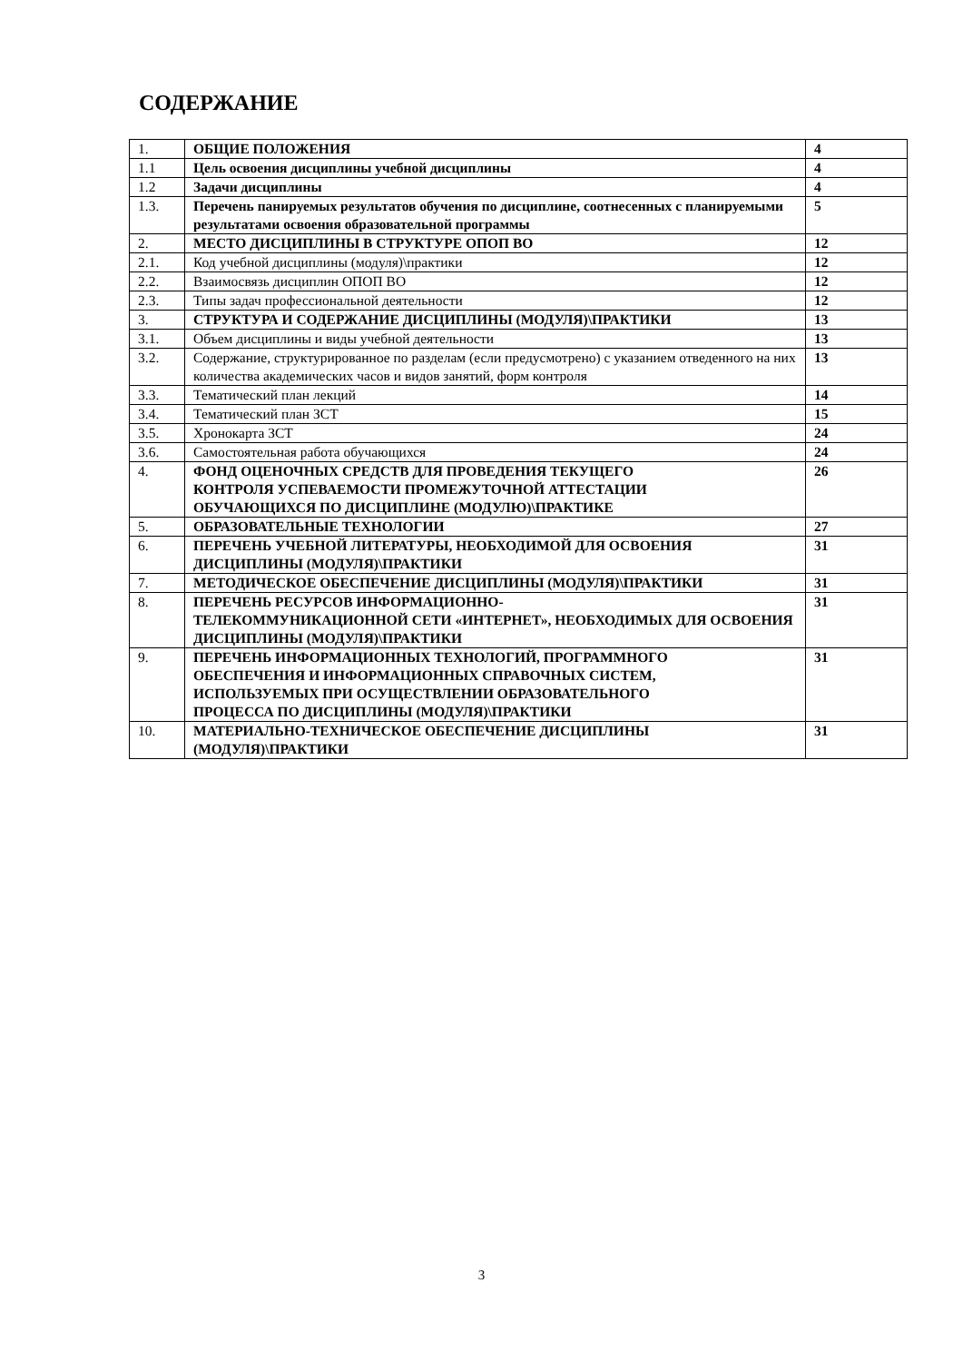СОДЕРЖАНИЕ
| 1. | ОБЩИЕ ПОЛОЖЕНИЯ | 4 |
| 1.1 | Цель освоения дисциплины учебной дисциплины | 4 |
| 1.2 | Задачи дисциплины | 4 |
| 1.3. | Перечень панируемых результатов обучения по дисциплине, соотнесенных с планируемыми результатами освоения образовательной программы | 5 |
| 2. | МЕСТО ДИСЦИПЛИНЫ В СТРУКТУРЕ ОПОП ВО | 12 |
| 2.1. | Код учебной дисциплины (модуля)\практики | 12 |
| 2.2. | Взаимосвязь дисциплин ОПОП ВО | 12 |
| 2.3. | Типы задач профессиональной деятельности | 12 |
| 3. | СТРУКТУРА И СОДЕРЖАНИЕ ДИСЦИПЛИНЫ (МОДУЛЯ)\ПРАКТИКИ | 13 |
| 3.1. | Объем дисциплины и виды учебной деятельности | 13 |
| 3.2. | Содержание, структурированное по разделам (если предусмотрено) с указанием отведенного на них количества академических часов и видов занятий, форм контроля | 13 |
| 3.3. | Тематический план лекций | 14 |
| 3.4. | Тематический план ЗСТ | 15 |
| 3.5. | Хронокарта ЗСТ | 24 |
| 3.6. | Самостоятельная работа обучающихся | 24 |
| 4. | ФОНД ОЦЕНОЧНЫХ СРЕДСТВ ДЛЯ ПРОВЕДЕНИЯ ТЕКУЩЕГО КОНТРОЛЯ УСПЕВАЕМОСТИ ПРОМЕЖУТОЧНОЙ АТТЕСТАЦИИ ОБУЧАЮЩИХСЯ ПО ДИСЦИПЛИНЕ (МОДУЛЮ)\ПРАКТИКЕ | 26 |
| 5. | ОБРАЗОВАТЕЛЬНЫЕ ТЕХНОЛОГИИ | 27 |
| 6. | ПЕРЕЧЕНЬ УЧЕБНОЙ ЛИТЕРАТУРЫ, НЕОБХОДИМОЙ ДЛЯ ОСВОЕНИЯ ДИСЦИПЛИНЫ (МОДУЛЯ)\ПРАКТИКИ | 31 |
| 7. | МЕТОДИЧЕСКОЕ ОБЕСПЕЧЕНИЕ ДИСЦИПЛИНЫ (МОДУЛЯ)\ПРАКТИКИ | 31 |
| 8. | ПЕРЕЧЕНЬ РЕСУРСОВ ИНФОРМАЦИОННО- ТЕЛЕКОММУНИКАЦИОННОЙ СЕТИ «ИНТЕРНЕТ», НЕОБХОДИМЫХ ДЛЯ ОСВОЕНИЯ ДИСЦИПЛИНЫ (МОДУЛЯ)\ПРАКТИКИ | 31 |
| 9. | ПЕРЕЧЕНЬ ИНФОРМАЦИОННЫХ ТЕХНОЛОГИЙ, ПРОГРАММНОГО ОБЕСПЕЧЕНИЯ И ИНФОРМАЦИОННЫХ СПРАВОЧНЫХ СИСТЕМ, ИСПОЛЬЗУЕМЫХ ПРИ ОСУЩЕСТВЛЕНИИ ОБРАЗОВАТЕЛЬНОГО ПРОЦЕССА ПО ДИСЦИПЛИНЫ (МОДУЛЯ)\ПРАКТИКИ | 31 |
| 10. | МАТЕРИАЛЬНО-ТЕХНИЧЕСКОЕ ОБЕСПЕЧЕНИЕ ДИСЦИПЛИНЫ (МОДУЛЯ)\ПРАКТИКИ | 31 |
3